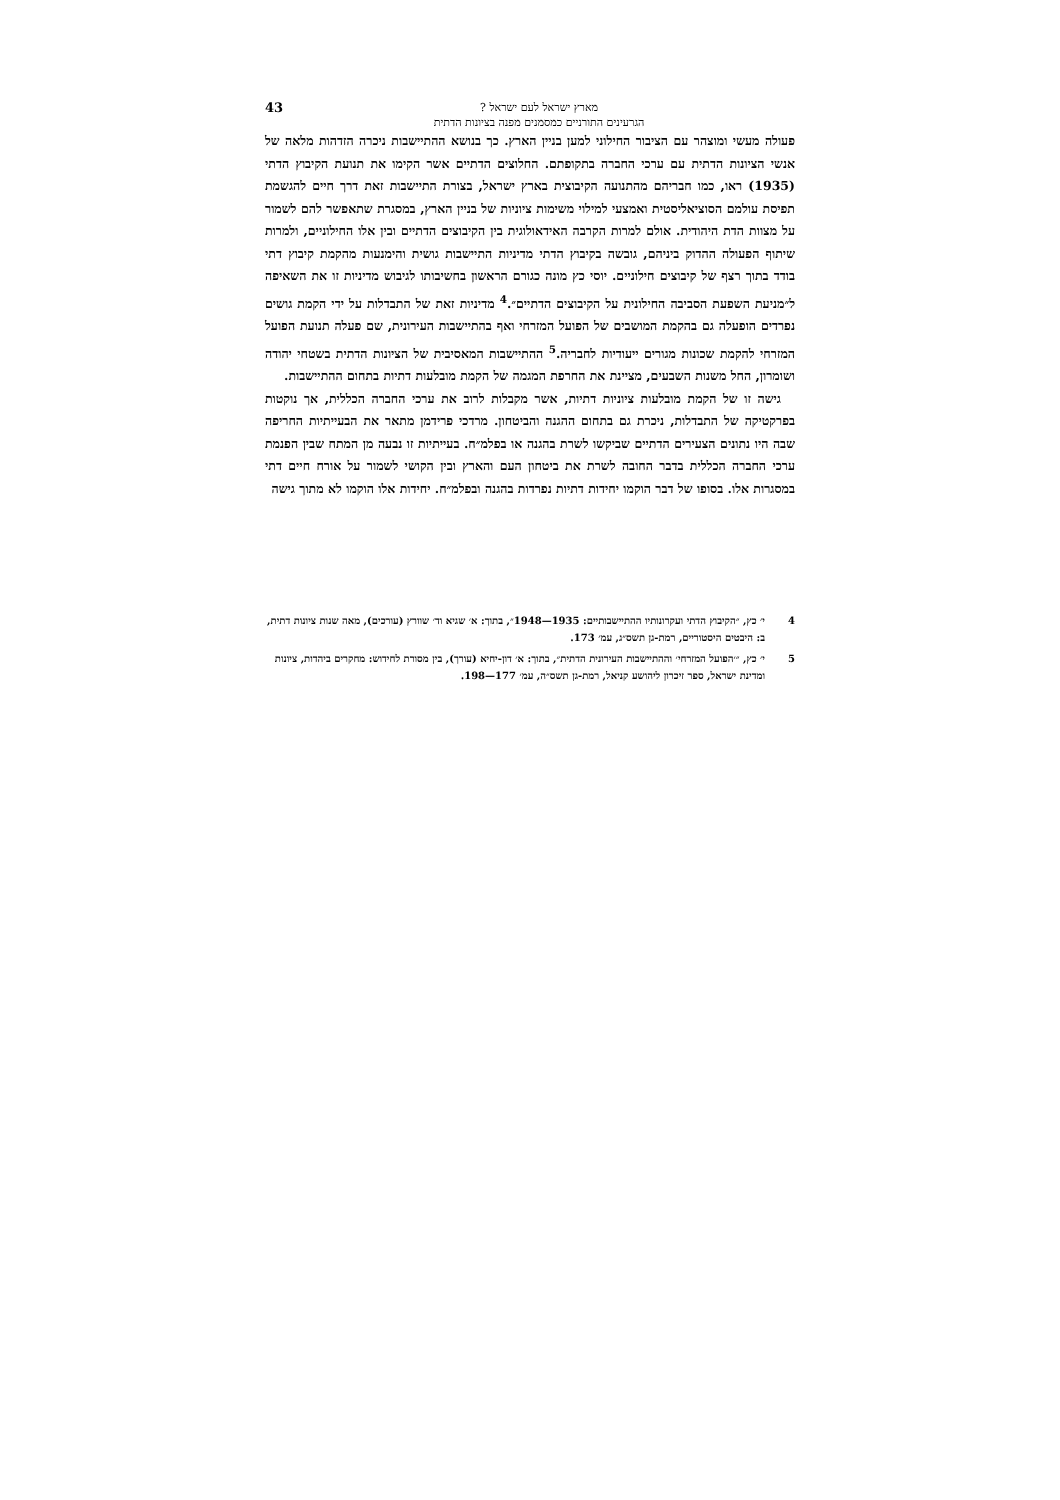מארץ ישראל לעם ישראל ?
הגרעינים התורניים כמסמנים מפנה בציונות הדתית
43
פעולה מעשי ומוצהר עם הציבור החילוני למען בניין הארץ. כך בנושא ההתיישבות ניכרה הזדהות מלאה של אנשי הציונות הדתית עם ערכי החברה בתקופתם. החלוצים הדתיים אשר הקימו את תנועת הקיבוץ הדתי (1935) ראו, כמו חבריהם מהתנועה הקיבוצית בארץ ישראל, בצורת התיישבות זאת דרך חיים להגשמת תפיסת עולמם הסוציאליסטית ואמצעי למילוי משימות ציוניות של בניין הארץ, במסגרת שתאפשר להם לשמור על מצוות הדת היהודית. אולם למרות הקרבה האידאולוגית בין הקיבוצים הדתיים ובין אלו החילוניים, ולמרות שיתוף הפעולה ההדוק ביניהם, גובשה בקיבוץ הדתי מדיניות התיישבות גושית והימנעות מהקמת קיבוץ דתי בודד בתוך רצף של קיבוצים חילוניים. יוסי כץ מונה כגורם הראשון בחשיבותו לגיבוש מדיניות זו את השאיפה ל״מניעת השפעת הסביבה החילונית על הקיבוצים הדתיים״.<sup>4</sup> מדיניות זאת של התבדלות על ידי הקמת גושים נפרדים הופעלה גם בהקמת המושבים של הפועל המזרחי ואף בהתיישבות העירונית, שם פעלה תנועת הפועל המזרחי להקמת שכונות מגורים ייעודיות לחבריה.<sup>5</sup> ההתיישבות המאסיבית של הציונות הדתית בשטחי יהודה ושומרון, החל משנות השבעים, מציינת את החרפת המגמה של הקמת מובלעות דתיות בתחום ההתיישבות.
גישה זו של הקמת מובלעות ציוניות דתיות, אשר מקבלות לרוב את ערכי החברה הכללית, אך נוקטות בפרקטיקה של התבדלות, ניכרת גם בתחום ההגנה והביטחון. מרדכי פרידמן מתאר את הבעייתיות החריפה שבה היו נתונים הצעירים הדתיים שביקשו לשרת בהגנה או בפלמ״ח. בעייתיות זו נבעה מן המתח שבין הפנמת ערכי החברה הכללית בדבר החובה לשרת את ביטחון העם והארץ ובין הקושי לשמור על אורח חיים דתי במסגרות אלו. בסופו של דבר הוקמו יחידות דתיות נפרדות בהגנה ובפלמ״ח. יחידות אלו הוקמו לא מתוך גישה
4 י׳ כץ, ״הקיבוץ הדתי ועקרונותיו ההתיישבותיים: 1935—1948״, בתוך: א׳ שגיא וד׳ שוורץ (עורכים), מאה שנות ציונות דתית, ב: היבטים היסטוריים, רמת-גן תשס״ג, עמ׳ 173.
5 י׳ כץ, ״׳הפועל המזרחי׳ וההתיישבות העירונית הדתית״, בתוך: א׳ דון-יחיא (עורך), בין מסורת לחידוש: מחקרים ביהדות, ציונות ומדינת ישראל, ספר זיכרון ליהושע קניאל, רמת-גן תשס״ה, עמ׳ 177—198.